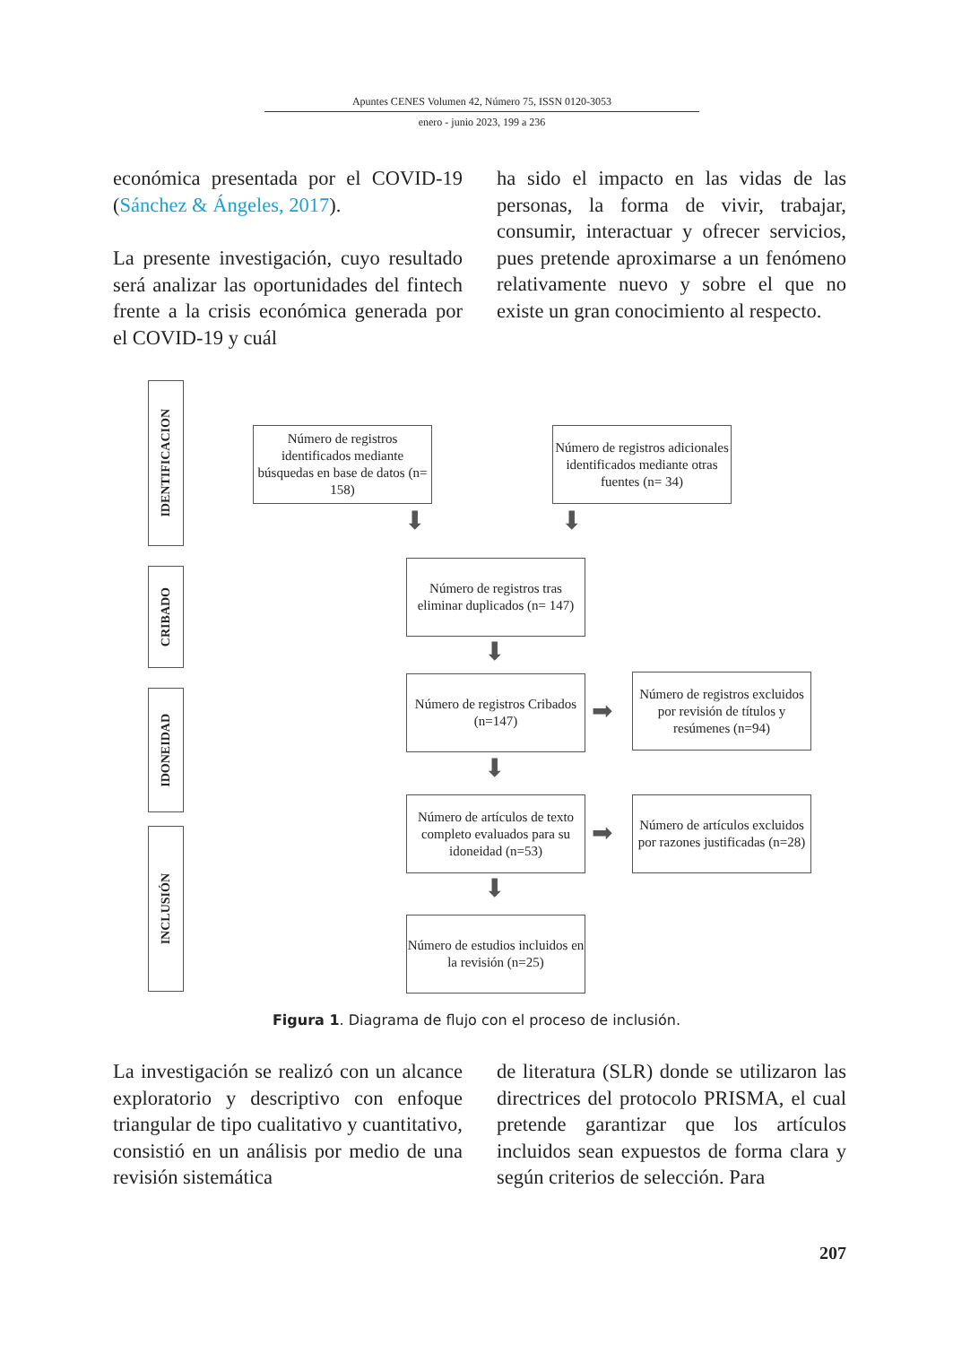Apuntes CENES Volumen 42, Número 75, ISSN 0120-3053
enero - junio 2023, 199 a 236
económica presentada por el COVID-19 (Sánchez & Ángeles, 2017).
La presente investigación, cuyo resultado será analizar las oportunidades del fintech frente a la crisis económica generada por el COVID-19 y cuál
ha sido el impacto en las vidas de las personas, la forma de vivir, trabajar, consumir, interactuar y ofrecer servicios, pues pretende aproximarse a un fenómeno relativamente nuevo y sobre el que no existe un gran conocimiento al respecto.
IDENTIFICACION
CRIBADO
IDONEIDAD
INCLUSIÓN
Número de registros identificados mediante búsquedas en base de datos (n= 158)
Número de registros adicionales identificados mediante otras fuentes (n= 34)
⬇ ⬇
Número de registros tras eliminar duplicados (n= 147)
⬇
Número de registros Cribados (n=147)
➡
Número de registros excluidos por revisión de títulos y resúmenes (n=94)
⬇
Número de artículos de texto completo evaluados para su idoneidad (n=53)
➡
Número de artículos excluidos por razones justificadas (n=28)
⬇
Número de estudios incluidos en la revisión (n=25)
Figura 1. Diagrama de flujo con el proceso de inclusión.
La investigación se realizó con un alcance exploratorio y descriptivo con enfoque triangular de tipo cualitativo y cuantitativo, consistió en un análisis por medio de una revisión sistemática
de literatura (SLR) donde se utilizaron las directrices del protocolo PRISMA, el cual pretende garantizar que los artículos incluidos sean expuestos de forma clara y según criterios de selección. Para
207